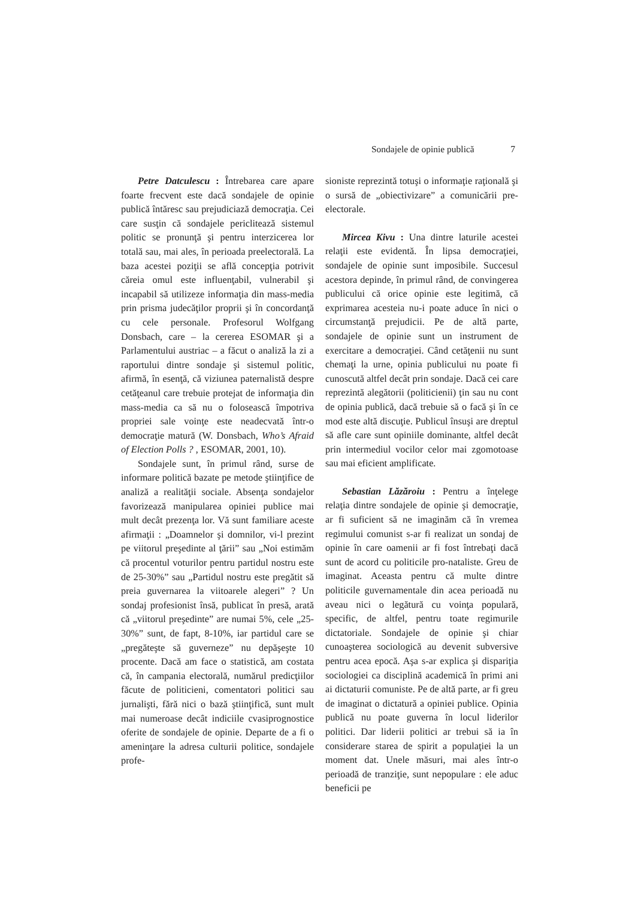Sondajele de opinie publică 7
Petre Datculescu : Întrebarea care apare foarte frecvent este dacă sondajele de opinie publică întăresc sau prejudiciază democraţia. Cei care susţin că sondajele periclitează sistemul politic se pronunţă şi pentru interzicerea lor totală sau, mai ales, în perioada preelectorală. La baza acestei poziţii se află concepţia potrivit căreia omul este influenţabil, vulnerabil şi incapabil să utilizeze informaţia din mass-media prin prisma judecăţilor proprii şi în concordanţă cu cele personale. Profesorul Wolfgang Donsbach, care – la cererea ESOMAR şi a Parlamentului austriac – a făcut o analiză la zi a raportului dintre sondaje şi sistemul politic, afirmă, în esenţă, că viziunea paternalistă despre cetăţeanul care trebuie protejat de informaţia din mass-media ca să nu o folosească împotriva propriei sale voinţe este neadecvată într-o democraţie matură (W. Donsbach, Who’s Afraid of Election Polls ? , ESOMAR, 2001, 10).
Sondajele sunt, în primul rând, surse de informare politică bazate pe metode ştiinţifice de analiză a realităţii sociale. Absenţa sondajelor favorizează manipularea opiniei publice mai mult decât prezenţa lor. Vă sunt familiare aceste afirmaţii : „Doamnelor şi domnilor, vi-l prezint pe viitorul preşedinte al ţării” sau „Noi estimăm că procentul voturilor pentru partidul nostru este de 25-30%” sau „Partidul nostru este pregătit să preia guvernarea la viitoarele alegeri” ? Un sondaj profesionist însă, publicat în presă, arată că „viitorul preşedinte” are numai 5%, cele „25-30%” sunt, de fapt, 8-10%, iar partidul care se „pregăteşte să guverneze” nu depăşeşte 10 procente. Dacă am face o statistică, am costata că, în campania electorală, numărul predicţiilor făcute de politicieni, comentatori politici sau jurnalişti, fără nici o bază ştiinţifică, sunt mult mai numeroase decât indiciile cvasiprognostice oferite de sondajele de opinie. Departe de a fi o ameninţare la adresa culturii politice, sondajele profe-
sioniste reprezintă totuşi o informaţie raţională şi o sursă de „obiectivizare” a comunicării pre-electorale.
Mircea Kivu : Una dintre laturile acestei relaţii este evidentă. În lipsa democraţiei, sondajele de opinie sunt imposibile. Succesul acestora depinde, în primul rând, de convingerea publicului că orice opinie este legitimă, că exprimarea acesteia nu-i poate aduce în nici o circumstanţă prejudicii. Pe de altă parte, sondajele de opinie sunt un instrument de exercitare a democraţiei. Când cetăţenii nu sunt chemaţi la urne, opinia publicului nu poate fi cunoscută altfel decât prin sondaje. Dacă cei care reprezintă alegătorii (politicienii) ţin sau nu cont de opinia publică, dacă trebuie să o facă şi în ce mod este altă discuţie. Publicul însuşi are dreptul să afle care sunt opiniile dominante, altfel decât prin intermediul vocilor celor mai zgomotoase sau mai eficient amplificate.
Sebastian Lăzăroiu : Pentru a înţelege relaţia dintre sondajele de opinie şi democraţie, ar fi suficient să ne imaginăm că în vremea regimului comunist s-ar fi realizat un sondaj de opinie în care oamenii ar fi fost întrebaţi dacă sunt de acord cu politicile pro-nataliste. Greu de imaginat. Aceasta pentru că multe dintre politicile guvernamentale din acea perioadă nu aveau nici o legătură cu voinţa populară, specific, de altfel, pentru toate regimurile dictatoriale. Sondajele de opinie şi chiar cunoaşterea sociologică au devenit subversive pentru acea epocă. Aşa s-ar explica şi dispariţia sociologiei ca disciplină academică în primi ani ai dictaturii comuniste. Pe de altă parte, ar fi greu de imaginat o dictatură a opiniei publice. Opinia publică nu poate guverna în locul liderilor politici. Dar liderii politici ar trebui să ia în considerare starea de spirit a populaţiei la un moment dat. Unele măsuri, mai ales într-o perioadă de tranziţie, sunt nepopulare : ele aduc beneficii pe